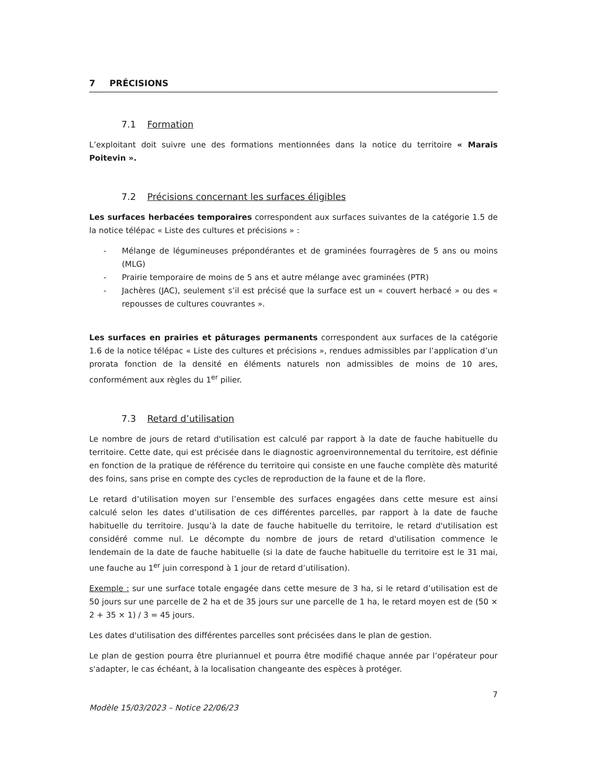7 PRÉCISIONS
7.1 Formation
L’exploitant doit suivre une des formations mentionnées dans la notice du territoire « Marais Poitevin ».
7.2 Précisions concernant les surfaces éligibles
Les surfaces herbacées temporaires correspondent aux surfaces suivantes de la catégorie 1.5 de la notice télépac « Liste des cultures et précisions » :
- Mélange de légumineuses prépondérantes et de graminées fourragères de 5 ans ou moins (MLG)
- Prairie temporaire de moins de 5 ans et autre mélange avec graminées (PTR)
- Jachères (JAC), seulement s’il est précisé que la surface est un « couvert herbacé » ou des « repousses de cultures couvrantes ».
Les surfaces en prairies et pâturages permanents correspondent aux surfaces de la catégorie 1.6 de la notice télépac « Liste des cultures et précisions », rendues admissibles par l’application d’un prorata fonction de la densité en éléments naturels non admissibles de moins de 10 ares, conformément aux règles du 1<sup>er</sup> pilier.
7.3 Retard d’utilisation
Le nombre de jours de retard d'utilisation est calculé par rapport à la date de fauche habituelle du territoire. Cette date, qui est précisée dans le diagnostic agroenvironnemental du territoire, est définie en fonction de la pratique de référence du territoire qui consiste en une fauche complète dès maturité des foins, sans prise en compte des cycles de reproduction de la faune et de la flore.
Le retard d’utilisation moyen sur l’ensemble des surfaces engagées dans cette mesure est ainsi calculé selon les dates d’utilisation de ces différentes parcelles, par rapport à la date de fauche habituelle du territoire. Jusqu’à la date de fauche habituelle du territoire, le retard d'utilisation est considéré comme nul. Le décompte du nombre de jours de retard d'utilisation commence le lendemain de la date de fauche habituelle (si la date de fauche habituelle du territoire est le 31 mai, une fauche au 1<sup>er</sup> juin correspond à 1 jour de retard d’utilisation).
Exemple : sur une surface totale engagée dans cette mesure de 3 ha, si le retard d’utilisation est de 50 jours sur une parcelle de 2 ha et de 35 jours sur une parcelle de 1 ha, le retard moyen est de (50 × 2 + 35 × 1) / 3 = 45 jours.
Les dates d'utilisation des différentes parcelles sont précisées dans le plan de gestion.
Le plan de gestion pourra être pluriannuel et pourra être modifié chaque année par l’opérateur pour s'adapter, le cas échéant, à la localisation changeante des espèces à protéger.
7
Modèle 15/03/2023 – Notice 22/06/23